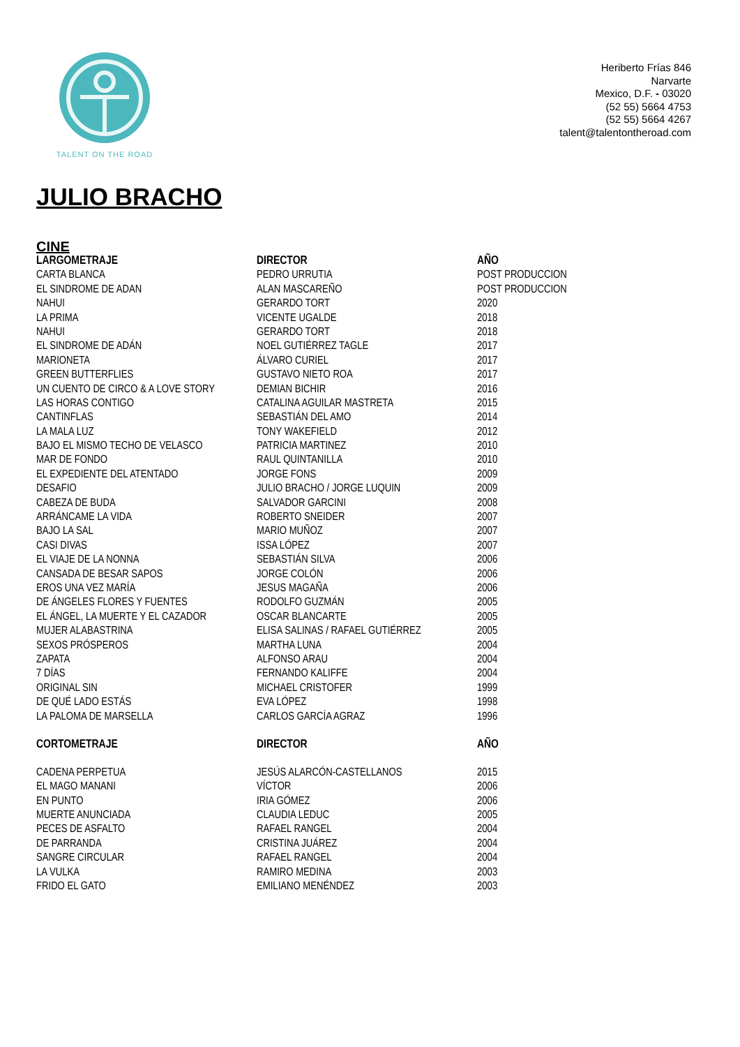TALENT ON THE ROAD
Heriberto Frías 846
Narvarte
Mexico, D.F. - 03020
(52 55) 5664 4753
(52 55) 5664 4267
talent@talentontheroad.com
JULIO BRACHO
CINE
| LARGOMETRAJE | DIRECTOR | AÑO |
| --- | --- | --- |
| CARTA BLANCA | PEDRO URRUTIA | POST PRODUCCION |
| EL SINDROME DE ADAN | ALAN MASCAREÑO | POST PRODUCCION |
| NAHUI | GERARDO TORT | 2020 |
| LA PRIMA | VICENTE UGALDE | 2018 |
| NAHUI | GERARDO TORT | 2018 |
| EL SINDROME DE ADÁN | NOEL GUTIÉRREZ TAGLE | 2017 |
| MARIONETA | ÁLVARO CURIEL | 2017 |
| GREEN BUTTERFLIES | GUSTAVO NIETO ROA | 2017 |
| UN CUENTO DE CIRCO & A LOVE STORY | DEMIAN BICHIR | 2016 |
| LAS HORAS CONTIGO | CATALINA AGUILAR MASTRETA | 2015 |
| CANTINFLAS | SEBASTIÁN DEL AMO | 2014 |
| LA MALA LUZ | TONY WAKEFIELD | 2012 |
| BAJO EL MISMO TECHO DE VELASCO | PATRICIA MARTINEZ | 2010 |
| MAR DE FONDO | RAUL QUINTANILLA | 2010 |
| EL EXPEDIENTE DEL ATENTADO | JORGE FONS | 2009 |
| DESAFIO | JULIO BRACHO / JORGE LUQUIN | 2009 |
| CABEZA DE BUDA | SALVADOR GARCINI | 2008 |
| ARRÁNCAME LA VIDA | ROBERTO SNEIDER | 2007 |
| BAJO LA SAL | MARIO MUÑOZ | 2007 |
| CASI DIVAS | ISSA LÓPEZ | 2007 |
| EL VIAJE DE LA NONNA | SEBASTIÁN SILVA | 2006 |
| CANSADA DE BESAR SAPOS | JORGE COLÓN | 2006 |
| EROS UNA VEZ MARÍA | JESUS MAGAÑA | 2006 |
| DE ÁNGELES FLORES Y FUENTES | RODOLFO GUZMÁN | 2005 |
| EL ÁNGEL, LA MUERTE Y EL CAZADOR | OSCAR BLANCARTE | 2005 |
| MUJER ALABASTRINA | ELISA SALINAS / RAFAEL GUTIÉRREZ | 2005 |
| SEXOS PRÓSPEROS | MARTHA LUNA | 2004 |
| ZAPATA | ALFONSO ARAU | 2004 |
| 7 DÍAS | FERNANDO KALIFFE | 2004 |
| ORIGINAL SIN | MICHAEL CRISTOFER | 1999 |
| DE QUÉ LADO ESTÁS | EVA LÓPEZ | 1998 |
| LA PALOMA DE MARSELLA | CARLOS GARCÍA AGRAZ | 1996 |
| CORTOMETRAJE | DIRECTOR | AÑO |
| CADENA PERPETUA | JESÚS ALARCÓN-CASTELLANOS | 2015 |
| EL MAGO MANANI | VÍCTOR | 2006 |
| EN PUNTO | IRIA GÓMEZ | 2006 |
| MUERTE ANUNCIADA | CLAUDIA LEDUC | 2005 |
| PECES DE ASFALTO | RAFAEL RANGEL | 2004 |
| DE PARRANDA | CRISTINA JUÁREZ | 2004 |
| SANGRE CIRCULAR | RAFAEL RANGEL | 2004 |
| LA VULKA | RAMIRO MEDINA | 2003 |
| FRIDO EL GATO | EMILIANO MENÉNDEZ | 2003 |